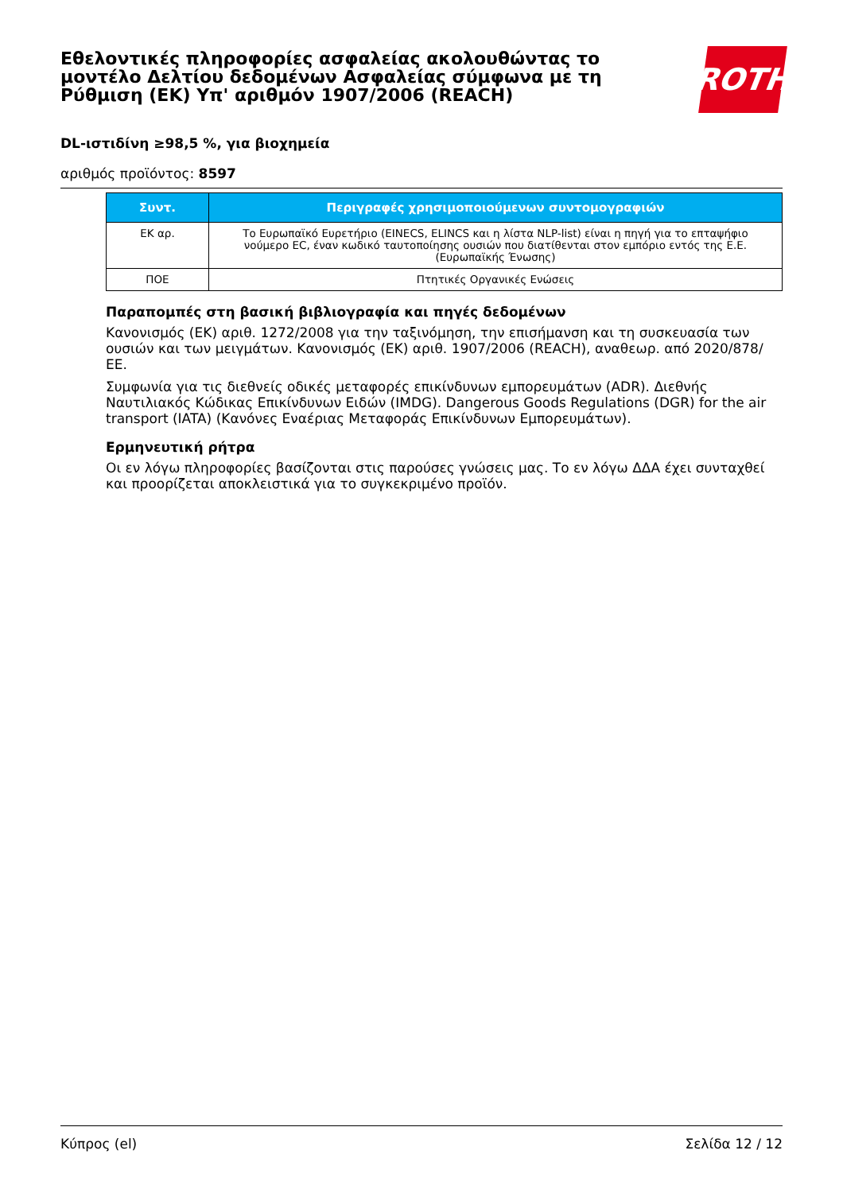Εθελοντικές πληροφορίες ασφαλείας ακολουθώντας το μοντέλο Δελτίου δεδομένων Ασφαλείας σύμφωνα με τη Ρύθμιση (ΕΚ) Υπ' αριθμόν 1907/2006 (REACH)
ROTH
DL-ιστιδίνη ≥98,5 %, για βιοχημεία
αριθμός προϊόντος: 8597
| Συντ. | Περιγραφές χρησιμοποιούμενων συντομογραφιών |
| --- | --- |
| ΕΚ αρ. | Το Ευρωπαϊκό Ευρετήριο (EINECS, ELINCS και η λίστα NLP-list) είναι η πηγή για το επταψήφιο νούμερο EC, έναν κωδικό ταυτοποίησης ουσιών που διατίθενται στον εμπόριο εντός της Ε.Ε. (Ευρωπαϊκής Ένωσης) |
| ΠΟΕ | Πτητικές Οργανικές Ενώσεις |
Παραπομπές στη βασική βιβλιογραφία και πηγές δεδομένων
Κανονισμός (ΕΚ) αριθ. 1272/2008 για την ταξινόμηση, την επισήμανση και τη συσκευασία των ουσιών και των μειγμάτων. Κανονισμός (ΕΚ) αριθ. 1907/2006 (REACH), αναθεωρ. από 2020/878/ΕΕ.
Συμφωνία για τις διεθνείς οδικές μεταφορές επικίνδυνων εμπορευμάτων (ADR). Διεθνής Ναυτιλιακός Κώδικας Επικίνδυνων Ειδών (IMDG). Dangerous Goods Regulations (DGR) for the air transport (IATA) (Κανόνες Εναέριας Μεταφοράς Επικίνδυνων Εμπορευμάτων).
Ερμηνευτική ρήτρα
Οι εν λόγω πληροφορίες βασίζονται στις παρούσες γνώσεις μας. Το εν λόγω ΔΔΑ έχει συνταχθεί και προορίζεται αποκλειστικά για το συγκεκριμένο προϊόν.
Κύπρος (el) Σελίδα 12 / 12